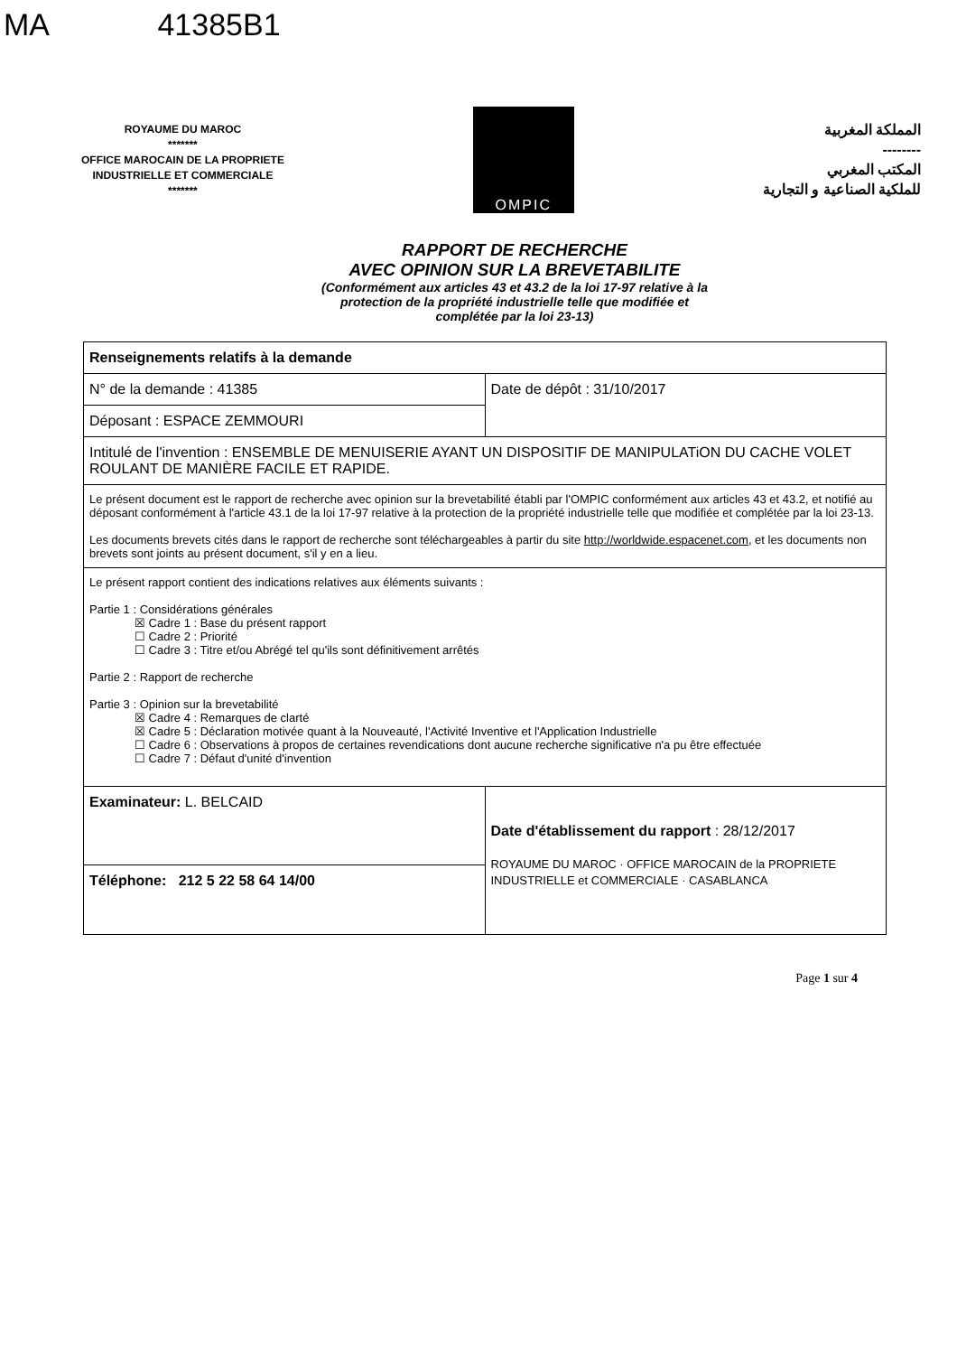MA 41385B1
ROYAUME DU MAROC
*******
OFFICE MAROCAIN DE LA PROPRIETE
INDUSTRIELLE ET COMMERCIALE
*******
OMPIC
المملكة المغربية
--------
المكتب المغربي
للملكية الصناعية و التجارية
RAPPORT DE RECHERCHE
AVEC OPINION SUR LA BREVETABILITE
(Conformément aux articles 43 et 43.2 de la loi 17-97 relative à la
protection de la propriété industrielle telle que modifiée et
complétée par la loi 23-13)
| Renseignements relatifs à la demande | |
| N° de la demande : 41385 | Date de dépôt : 31/10/2017 |
| Déposant : ESPACE ZEMMOURI | |
| Intitulé de l'invention : ENSEMBLE DE MENUISERIE AYANT UN DISPOSITIF DE MANIPULATiON DU CACHE VOLET ROULANT DE MANIÈRE FACILE ET RAPIDE. | |
| Le présent document est le rapport de recherche avec opinion sur la brevetabilité établi par l'OMPIC conformément aux articles 43 et 43.2, et notifié au déposant conformément à l'article 43.1 de la loi 17-97 relative à la protection de la propriété industrielle telle que modifiée et complétée par la loi 23-13. Les documents brevets cités dans le rapport de recherche sont téléchargeables à partir du site http://worldwide.espacenet.com , et les documents non brevets sont joints au présent document, s'il y en a lieu. | |
| Le présent rapport contient des indications relatives aux éléments suivants : Partie 1 : Considérations générales ☒ Cadre 1 : Base du présent rapport ☐ Cadre 2 : Priorité ☐ Cadre 3 : Titre et/ou Abrégé tel qu'ils sont définitivement arrêtés Partie 2 : Rapport de recherche Partie 3 : Opinion sur la brevetabilité ☒ Cadre 4 : Remarques de clarté ☒ Cadre 5 : Déclaration motivée quant à la Nouveauté, l'Activité Inventive et l'Application Industrielle ☐ Cadre 6 : Observations à propos de certaines revendications dont aucune recherche significative n'a pu être effectuée ☐ Cadre 7 : Défaut d'unité d'invention | |
| Examinateur: L. BELCAID | Date d'établissement du rapport : 28/12/2017 ROYAUME DU MAROC · OFFICE MAROCAIN de la PROPRIETE INDUSTRIELLE et COMMERCIALE · CASABLANCA |
| Téléphone: 212 5 22 58 64 14/00 | |
Page 1 sur 4